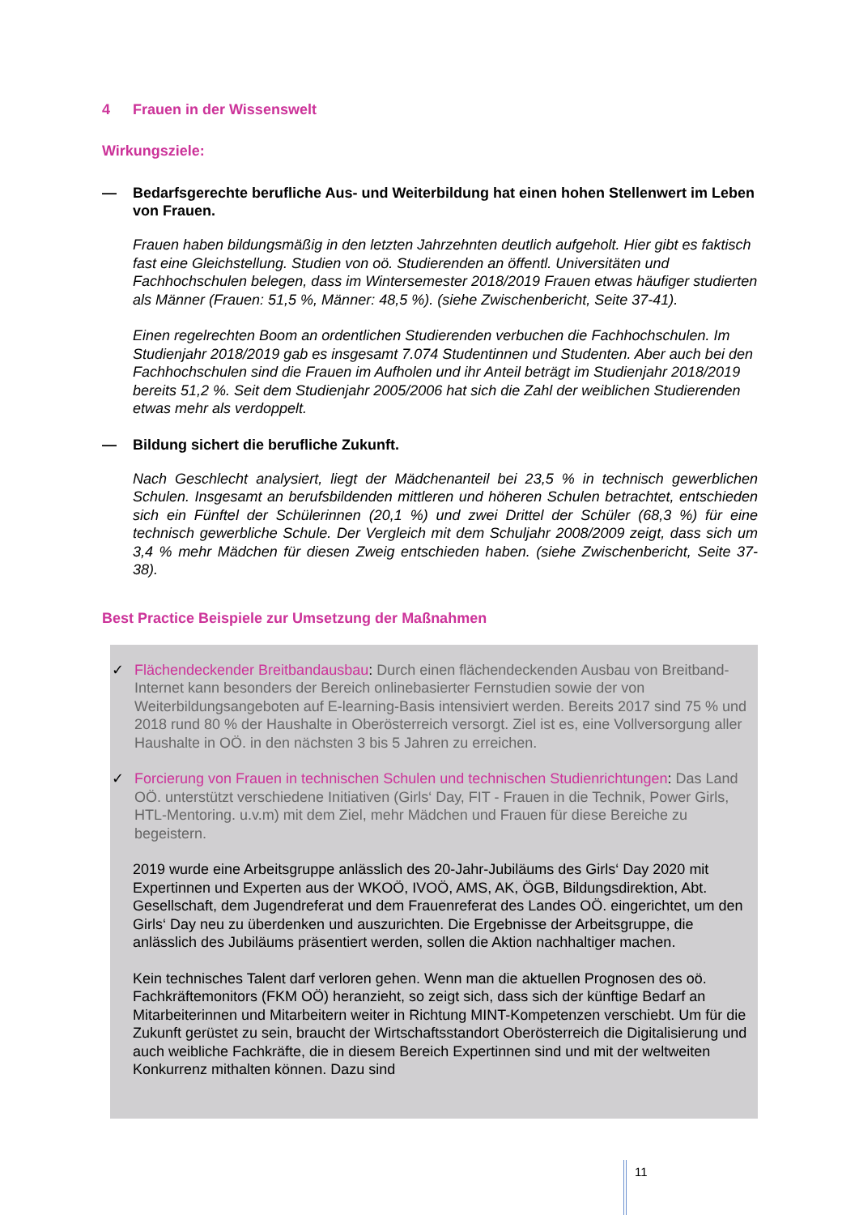4 Frauen in der Wissenswelt
Wirkungsziele:
— Bedarfsgerechte berufliche Aus- und Weiterbildung hat einen hohen Stellenwert im Leben von Frauen.
Frauen haben bildungsmäßig in den letzten Jahrzehnten deutlich aufgeholt. Hier gibt es faktisch fast eine Gleichstellung. Studien von oö. Studierenden an öffentl. Universitäten und Fachhochschulen belegen, dass im Wintersemester 2018/2019 Frauen etwas häufiger studierten als Männer (Frauen: 51,5 %, Männer: 48,5 %). (siehe Zwischenbericht, Seite 37-41).
Einen regelrechten Boom an ordentlichen Studierenden verbuchen die Fachhochschulen. Im Studienjahr 2018/2019 gab es insgesamt 7.074 Studentinnen und Studenten. Aber auch bei den Fachhochschulen sind die Frauen im Aufholen und ihr Anteil beträgt im Studienjahr 2018/2019 bereits 51,2 %. Seit dem Studienjahr 2005/2006 hat sich die Zahl der weiblichen Studierenden etwas mehr als verdoppelt.
— Bildung sichert die berufliche Zukunft.
Nach Geschlecht analysiert, liegt der Mädchenanteil bei 23,5 % in technisch gewerblichen Schulen. Insgesamt an berufsbildenden mittleren und höheren Schulen betrachtet, entschieden sich ein Fünftel der Schülerinnen (20,1 %) und zwei Drittel der Schüler (68,3 %) für eine technisch gewerbliche Schule. Der Vergleich mit dem Schuljahr 2008/2009 zeigt, dass sich um 3,4 % mehr Mädchen für diesen Zweig entschieden haben. (siehe Zwischenbericht, Seite 37-38).
Best Practice Beispiele zur Umsetzung der Maßnahmen
✓ Flächendeckender Breitbandausbau: Durch einen flächendeckenden Ausbau von Breitband-Internet kann besonders der Bereich onlinebasierter Fernstudien sowie der von Weiterbildungsangeboten auf E-learning-Basis intensiviert werden. Bereits 2017 sind 75 % und 2018 rund 80 % der Haushalte in Oberösterreich versorgt. Ziel ist es, eine Vollversorgung aller Haushalte in OÖ. in den nächsten 3 bis 5 Jahren zu erreichen.
✓ Forcierung von Frauen in technischen Schulen und technischen Studienrichtungen: Das Land OÖ. unterstützt verschiedene Initiativen (Girls‘ Day, FIT - Frauen in die Technik, Power Girls, HTL-Mentoring. u.v.m) mit dem Ziel, mehr Mädchen und Frauen für diese Bereiche zu begeistern.
2019 wurde eine Arbeitsgruppe anlässlich des 20-Jahr-Jubiläums des Girls‘ Day 2020 mit Expertinnen und Experten aus der WKOÖ, IVOÖ, AMS, AK, ÖGB, Bildungsdirektion, Abt. Gesellschaft, dem Jugendreferat und dem Frauenreferat des Landes OÖ. eingerichtet, um den Girls‘ Day neu zu überdenken und auszurichten. Die Ergebnisse der Arbeitsgruppe, die anlässlich des Jubiläums präsentiert werden, sollen die Aktion nachhaltiger machen.
Kein technisches Talent darf verloren gehen. Wenn man die aktuellen Prognosen des oö. Fachkräftemonitors (FKM OÖ) heranzieht, so zeigt sich, dass sich der künftige Bedarf an Mitarbeiterinnen und Mitarbeitern weiter in Richtung MINT-Kompetenzen verschiebt. Um für die Zukunft gerüstet zu sein, braucht der Wirtschaftsstandort Oberösterreich die Digitalisierung und auch weibliche Fachkräfte, die in diesem Bereich Expertinnen sind und mit der weltweiten Konkurrenz mithalten können. Dazu sind
11